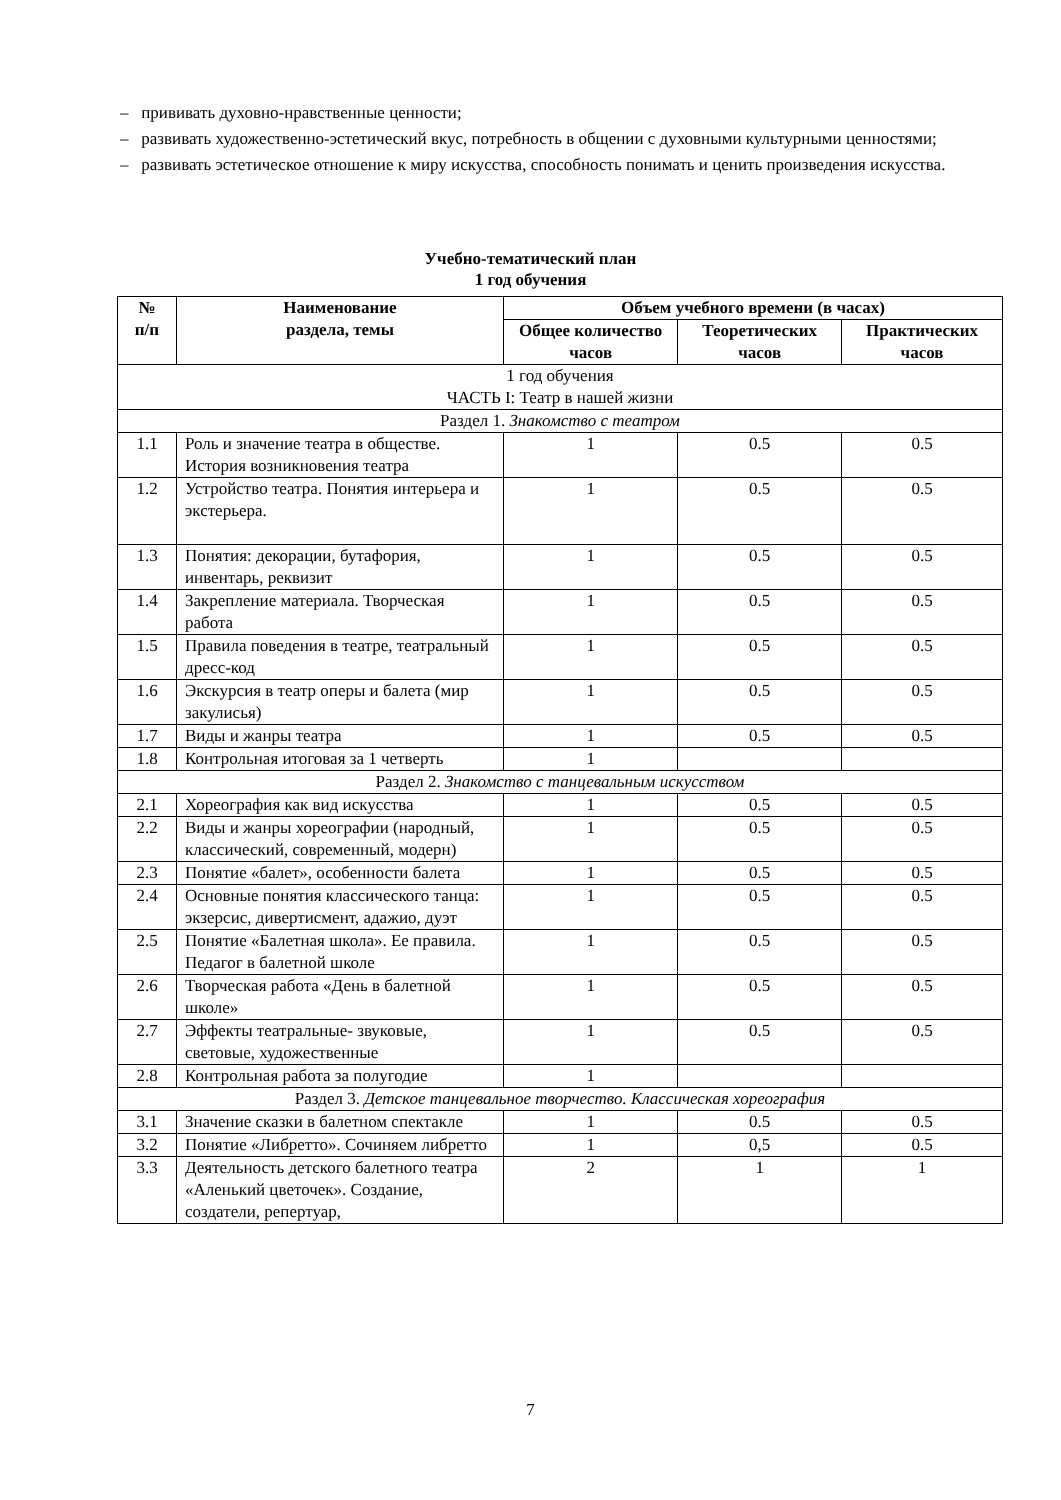– прививать духовно-нравственные ценности;
– развивать художественно-эстетический вкус, потребность в общении с духовными культурными ценностями;
– развивать эстетическое отношение к миру искусства, способность понимать и ценить произведения искусства.
Учебно-тематический план
1 год обучения
| № п/п | Наименование раздела, темы | Объем учебного времени (в часах) | | |
| --- | --- | --- | --- | --- |
| | | Общее количество часов | Теоретических часов | Практических часов |
| 1 год обучения ЧАСТЬ I: Театр в нашей жизни | | | | |
| Раздел 1. Знакомство с театром | | | | |
| 1.1 | Роль и значение театра в обществе. История возникновения театра | 1 | 0.5 | 0.5 |
| 1.2 | Устройство театра. Понятия интерьера и экстерьера. | 1 | 0.5 | 0.5 |
| 1.3 | Понятия: декорации, бутафория, инвентарь, реквизит | 1 | 0.5 | 0.5 |
| 1.4 | Закрепление материала. Творческая работа | 1 | 0.5 | 0.5 |
| 1.5 | Правила поведения в театре, театральный дресс-код | 1 | 0.5 | 0.5 |
| 1.6 | Экскурсия в театр оперы и балета (мир закулисья) | 1 | 0.5 | 0.5 |
| 1.7 | Виды и жанры театра | 1 | 0.5 | 0.5 |
| 1.8 | Контрольная итоговая за 1 четверть | 1 | | |
| Раздел 2. Знакомство с танцевальным искусством | | | | |
| 2.1 | Хореография как вид искусства | 1 | 0.5 | 0.5 |
| 2.2 | Виды и жанры хореографии (народный, классический, современный, модерн) | 1 | 0.5 | 0.5 |
| 2.3 | Понятие «балет», особенности балета | 1 | 0.5 | 0.5 |
| 2.4 | Основные понятия классического танца: экзерсис, дивертисмент, адажио, дуэт | 1 | 0.5 | 0.5 |
| 2.5 | Понятие «Балетная школа». Ее правила. Педагог в балетной школе | 1 | 0.5 | 0.5 |
| 2.6 | Творческая работа «День в балетной школе» | 1 | 0.5 | 0.5 |
| 2.7 | Эффекты театральные- звуковые, световые, художественные | 1 | 0.5 | 0.5 |
| 2.8 | Контрольная работа за полугодие | 1 | | |
| Раздел 3. Детское танцевальное творчество. Классическая хореография | | | | |
| 3.1 | Значение сказки в балетном спектакле | 1 | 0.5 | 0.5 |
| 3.2 | Понятие «Либретто». Сочиняем либретто | 1 | 0,5 | 0.5 |
| 3.3 | Деятельность детского балетного театра «Аленький цветочек». Создание, создатели, репертуар, | 2 | 1 | 1 |
7